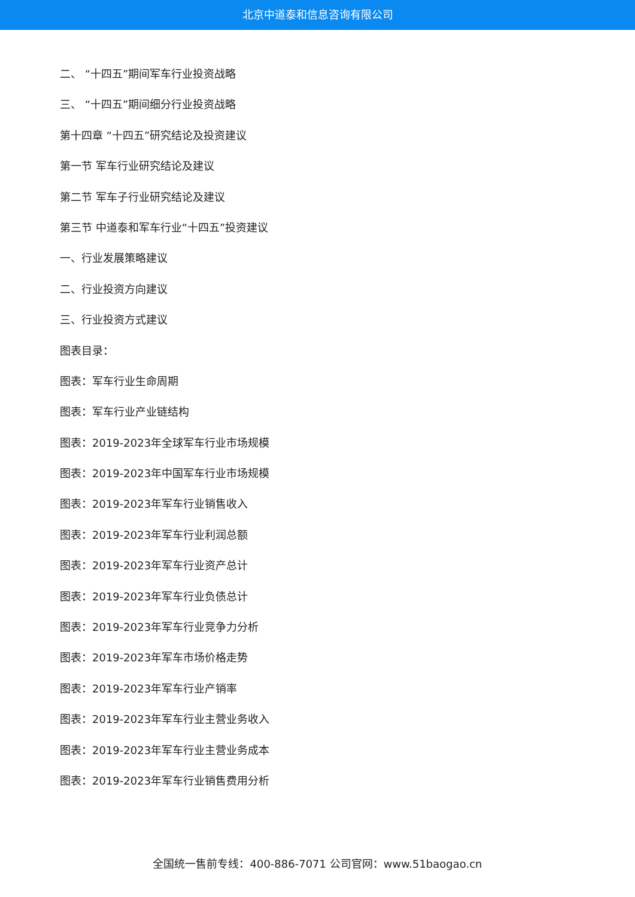北京中道泰和信息咨询有限公司
二、 “十四五”期间军车行业投资战略
三、 “十四五”期间细分行业投资战略
第十四章 “十四五”研究结论及投资建议
第一节 军车行业研究结论及建议
第二节 军车子行业研究结论及建议
第三节 中道泰和军车行业“十四五”投资建议
一、行业发展策略建议
二、行业投资方向建议
三、行业投资方式建议
图表目录：
图表：军车行业生命周期
图表：军车行业产业链结构
图表：2019-2023年全球军车行业市场规模
图表：2019-2023年中国军车行业市场规模
图表：2019-2023年军车行业销售收入
图表：2019-2023年军车行业利润总额
图表：2019-2023年军车行业资产总计
图表：2019-2023年军车行业负债总计
图表：2019-2023年军车行业竞争力分析
图表：2019-2023年军车市场价格走势
图表：2019-2023年军车行业产销率
图表：2019-2023年军车行业主营业务收入
图表：2019-2023年军车行业主营业务成本
图表：2019-2023年军车行业销售费用分析
全国统一售前专线：400-886-7071 公司官网：www.51baogao.cn